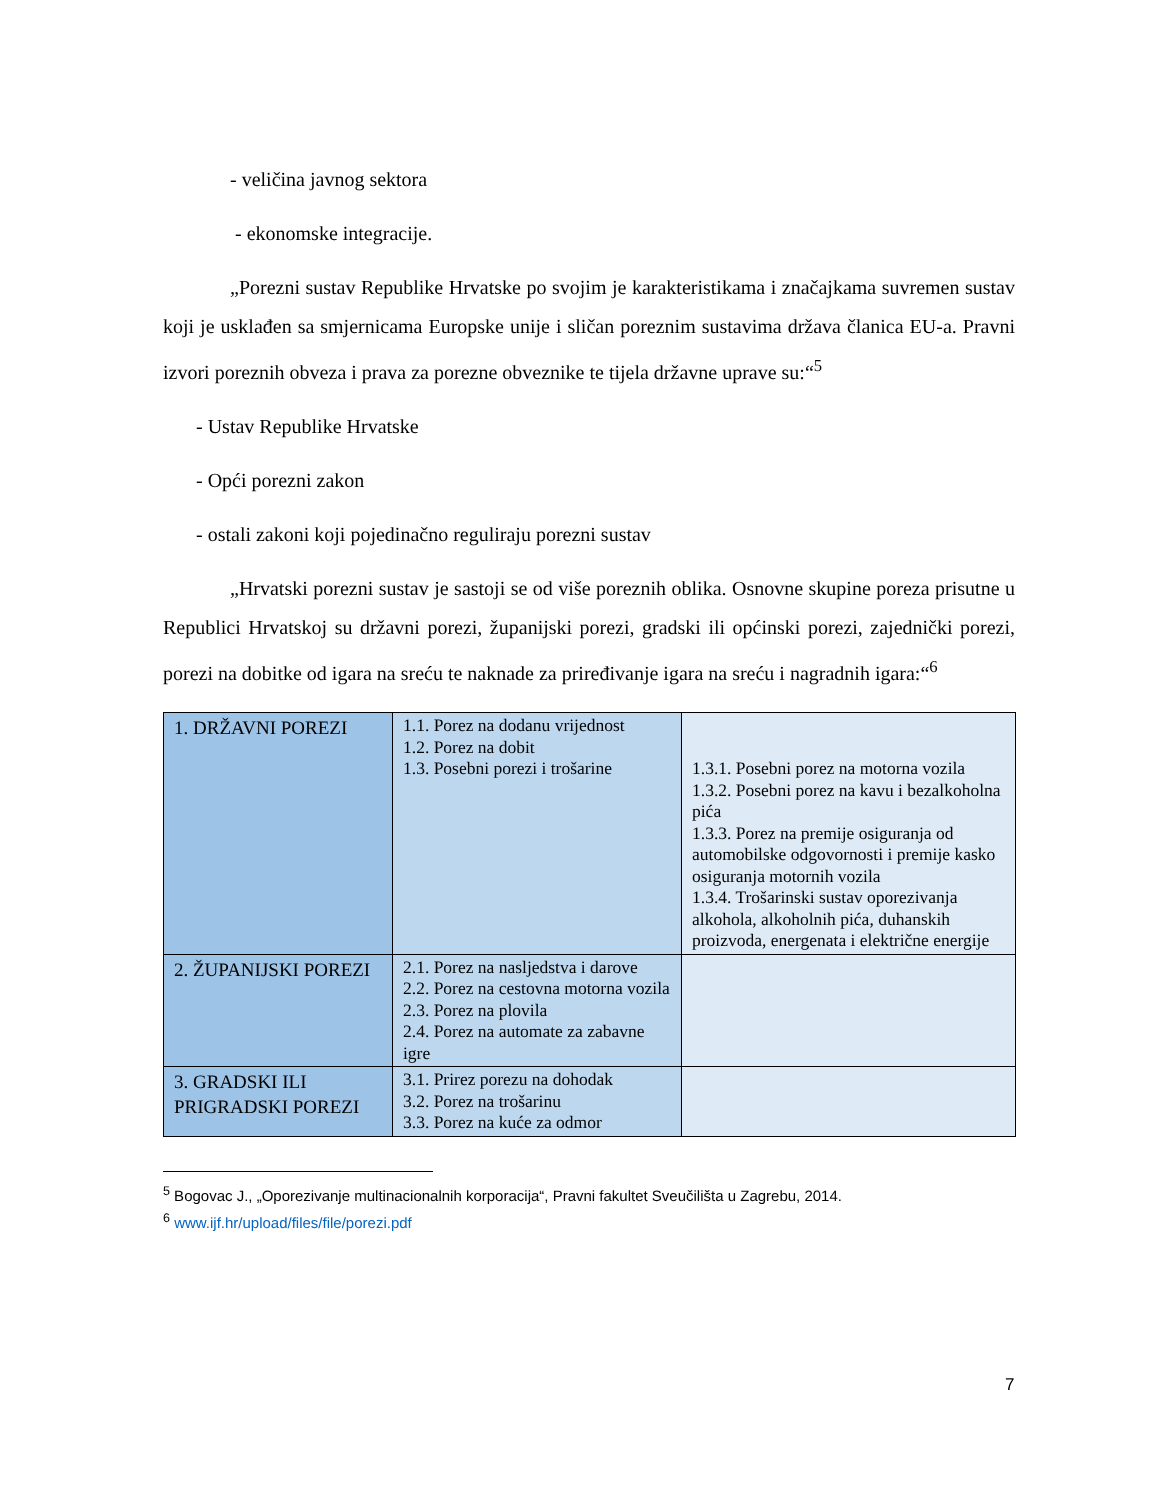- veličina javnog sektora
- ekonomske integracije.
„Porezni sustav Republike Hrvatske po svojim je karakteristikama i značajkama suvremen sustav koji je usklađen sa smjernicama Europske unije i sličan poreznim sustavima država članica EU-a. Pravni izvori poreznih obveza i prava za porezne obveznike te tijela državne uprave su:“<sup>5</sup>
- Ustav Republike Hrvatske
- Opći porezni zakon
- ostali zakoni koji pojedinačno reguliraju porezni sustav
„Hrvatski porezni sustav je sastoji se od više poreznih oblika. Osnovne skupine poreza prisutne u Republici Hrvatskoj su državni porezi, županijski porezi, gradski ili općinski porezi, zajednički porezi, porezi na dobitke od igara na sreću te naknade za priređivanje igara na sreću i nagradnih igara:“<sup>6</sup>
| 1. DRŽAVNI POREZI | 1.1. Porez na dodanu vrijednost 1.2. Porez na dobit 1.3. Posebni porezi i trošarine | 1.3.1. Posebni porez na motorna vozila 1.3.2. Posebni porez na kavu i bezalkoholna pića 1.3.3. Porez na premije osiguranja od automobilske odgovornosti i premije kasko osiguranja motornih vozila 1.3.4. Trošarinski sustav oporezivanja alkohola, alkoholnih pića, duhanskih proizvoda, energenata i električne energije |
| 2. ŽUPANIJSKI POREZI | 2.1. Porez na nasljedstva i darove 2.2. Porez na cestovna motorna vozila 2.3. Porez na plovila 2.4. Porez na automate za zabavne igre | |
| 3. GRADSKI ILI PRIGRADSKI POREZI | 3.1. Prirez porezu na dohodak 3.2. Porez na trošarinu 3.3. Porez na kuće za odmor | |
<sup>5</sup> Bogovac J., „Oporezivanje multinacionalnih korporacija“, Pravni fakultet Sveučilišta u Zagrebu, 2014.
<sup>6</sup> www.ijf.hr/upload/files/file/porezi.pdf
7